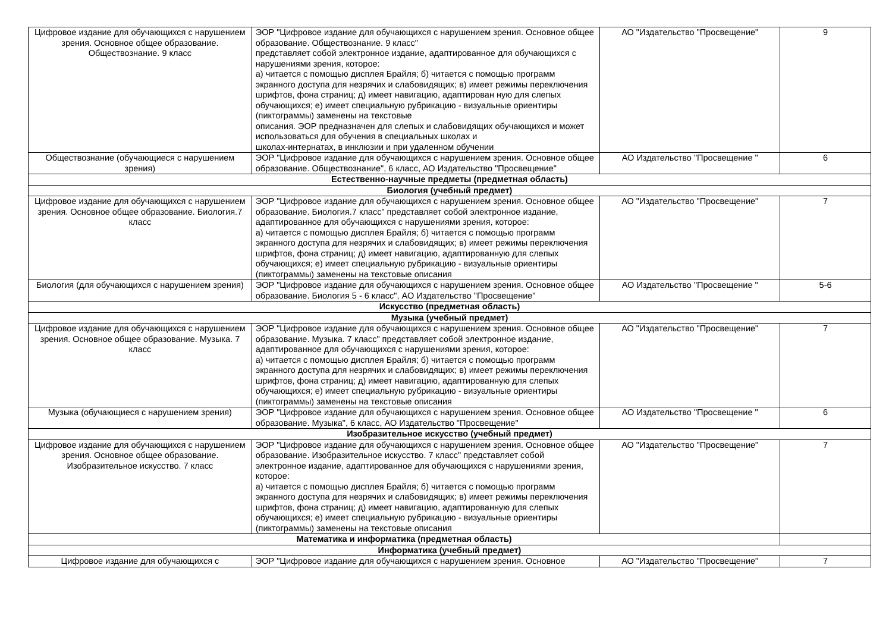| Цифровое издание для обучающихся с нарушением зрения. Основное общее образование. Обществознание. 9 класс | ЭОР "Цифровое издание для обучающихся с нарушением зрения. Основное общее образование. Обществознание. 9 класс" представляет собой электронное издание, адаптированное для обучающихся с нарушениями зрения, которое: а) читается с помощью дисплея Брайля; б) читается с помощью программ экранного доступа для незрячих и слабовидящих; в) имеет режимы переключения шрифтов, фона страниц; д) имеет навигацию, адаптирован ную для слепых обучающихся; е) имеет специальную рубрикацию - визуальные ориентиры (пиктограммы) заменены на текстовые описания. ЭОР предназначен для слепых и слабовидящих обучающихся и может использоваться для обучения в специальных школах и школах-интернатах, в инклюзии и при удаленном обучении | АО "Издательство "Просвещение" | 9 |
| Обществознание (обучающиеся с нарушением зрения) | ЭОР "Цифровое издание для обучающихся с нарушением зрения. Основное общее образование. Обществознание", 6 класс, АО Издательство "Просвещение" | АО Издательство "Просвещение " | 6 |
| Естественно-научные предметы (предметная область) | | | |
| Биология (учебный предмет) | | | |
| Цифровое издание для обучающихся с нарушением зрения. Основное общее образование. Биология.7 класс | ЭОР "Цифровое издание для обучающихся с нарушением зрения. Основное общее образование. Биология.7 класс" представляет собой электронное издание, адаптированное для обучающихся с нарушениями зрения, которое: а) читается с помощью дисплея Брайля; б) читается с помощью программ экранного доступа для незрячих и слабовидящих; в) имеет режимы переключения шрифтов, фона страниц; д) имеет навигацию, адаптированную для слепых обучающихся; е) имеет специальную рубрикацию - визуальные ориентиры (пиктограммы) заменены на текстовые описания | АО "Издательство "Просвещение" | 7 |
| Биология (для обучающихся с нарушением зрения) | ЭОР "Цифровое издание для обучающихся с нарушением зрения. Основное общее образование. Биология 5 - 6 класс", АО Издательство "Просвещение" | АО Издательство "Просвещение " | 5-6 |
| Искусство (предметная область) | | | |
| Музыка (учебный предмет) | | | |
| Цифровое издание для обучающихся с нарушением зрения. Основное общее образование. Музыка. 7 класс | ЭОР "Цифровое издание для обучающихся с нарушением зрения. Основное общее образование. Музыка. 7 класс" представляет собой электронное издание, адаптированное для обучающихся с нарушениями зрения, которое: а) читается с помощью дисплея Брайля; б) читается с помощью программ экранного доступа для незрячих и слабовидящих; в) имеет режимы переключения шрифтов, фона страниц; д) имеет навигацию, адаптированную для слепых обучающихся; е) имеет специальную рубрикацию - визуальные ориентиры (пиктограммы) заменены на текстовые описания | АО "Издательство "Просвещение" | 7 |
| Музыка (обучающиеся с нарушением зрения) | ЭОР "Цифровое издание для обучающихся с нарушением зрения. Основное общее образование. Музыка", 6 класс, АО Издательство "Просвещение" | АО Издательство "Просвещение " | 6 |
| Изобразительное искусство (учебный предмет) | | | |
| Цифровое издание для обучающихся с нарушением зрения. Основное общее образование. Изобразительное искусство. 7 класс | ЭОР "Цифровое издание для обучающихся с нарушением зрения. Основное общее образование. Изобразительное искусство. 7 класс" представляет собой электронное издание, адаптированное для обучающихся с нарушениями зрения, которое: а) читается с помощью дисплея Брайля; б) читается с помощью программ экранного доступа для незрячих и слабовидящих; в) имеет режимы переключения шрифтов, фона страниц; д) имеет навигацию, адаптированную для слепых обучающихся; е) имеет специальную рубрикацию - визуальные ориентиры (пиктограммы) заменены на текстовые описания | АО "Издательство "Просвещение" | 7 |
| Математика и информатика (предметная область) | | | |
| Информатика (учебный предмет) | | | |
| Цифровое издание для обучающихся с | ЭОР "Цифровое издание для обучающихся с нарушением зрения. Основное | АО "Издательство "Просвещение" | 7 |